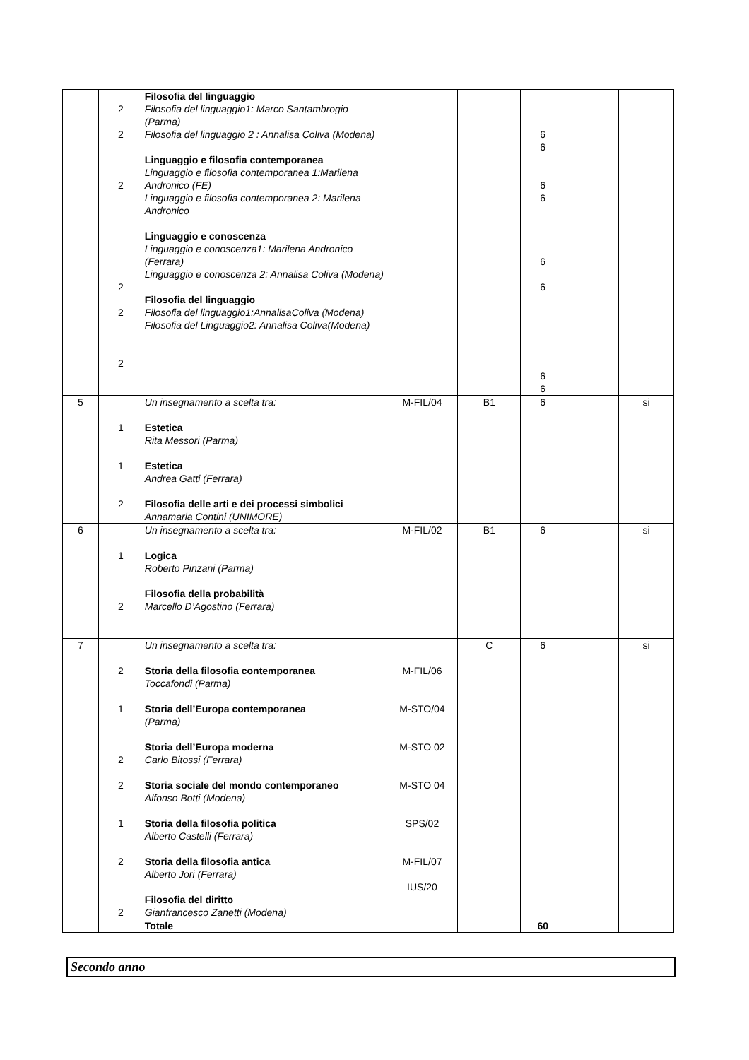| | 2 2 2 2 2 2 | Filosofia del linguaggio Filosofia del linguaggio1: Marco Santambrogio (Parma) Filosofia del linguaggio 2 : Annalisa Coliva (Modena) Linguaggio e filosofia contemporanea Linguaggio e filosofia contemporanea 1:Marilena Andronico (FE) Linguaggio e filosofia contemporanea 2: Marilena Andronico Linguaggio e conoscenza Linguaggio e conoscenza1: Marilena Andronico (Ferrara) Linguaggio e conoscenza 2: Annalisa Coliva (Modena) Filosofia del linguaggio Filosofia del linguaggio1:AnnalisaColiva (Modena) Filosofia del Linguaggio2: Annalisa Coliva(Modena) | | | 6 6 6 6 6 6 6 6 | | |
| 5 | 1 1 2 | Un insegnamento a scelta tra: Estetica Rita Messori (Parma) Estetica Andrea Gatti (Ferrara) Filosofia delle arti e dei processi simbolici Annamaria Contini (UNIMORE) | M-FIL/04 | B1 | 6 | | si |
| 6 | 1 2 | Un insegnamento a scelta tra: Logica Roberto Pinzani (Parma) Filosofia della probabilità Marcello D’Agostino (Ferrara) | M-FIL/02 | B1 | 6 | | si |
| 7 | 2 1 2 2 1 2 2 | Un insegnamento a scelta tra: Storia della filosofia contemporanea Toccafondi (Parma) Storia dell’Europa contemporanea (Parma) Storia dell’Europa moderna Carlo Bitossi (Ferrara) Storia sociale del mondo contemporaneo Alfonso Botti (Modena) Storia della filosofia politica Alberto Castelli (Ferrara) Storia della filosofia antica Alberto Jori (Ferrara) Filosofia del diritto Gianfrancesco Zanetti (Modena) | M-FIL/06 M-STO/04 M-STO 02 M-STO 04 SPS/02 M-FIL/07 IUS/20 | C | 6 | | si |
| | | Totale | | | 60 | | |
Secondo anno